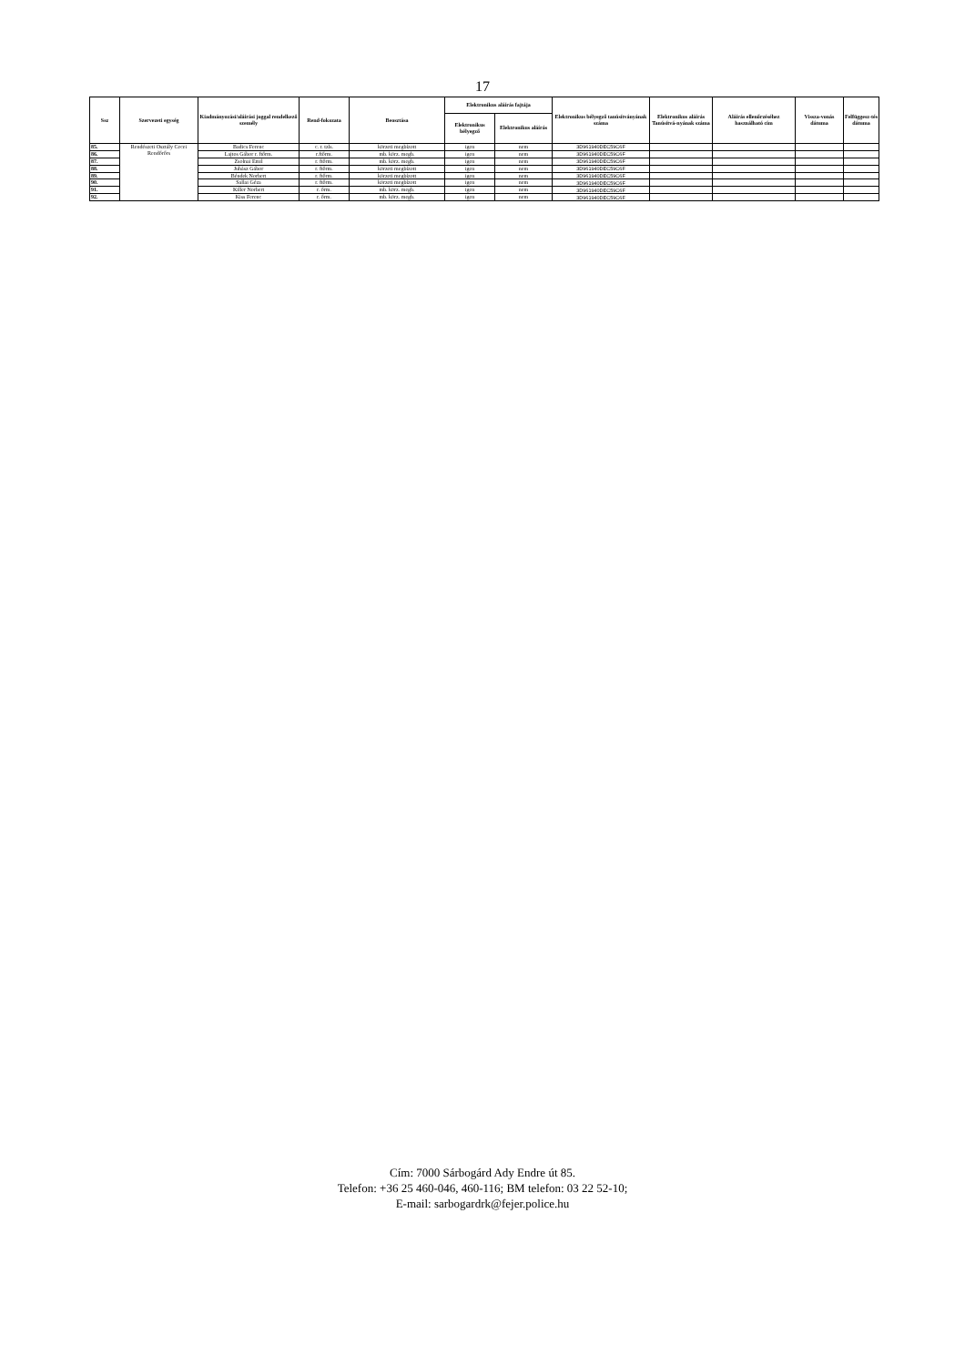17
| Ssz | Szervezeti egység | Kiadmányozási/aláírási joggal rendelkező személy | Rend-fokozata | Beosztása | Elektronikus aláírás fajtája | | Elektronikus bélyegző tanúsítványának száma | Elektronikus aláírás Tanúsítvá-nyának száma | Aláírás ellenőrzéséhez használható cím | Vissza-vonás dátuma | Felfüggesz-tés dátuma |
| --- | --- | --- | --- | --- | --- | --- | --- | --- | --- | --- | --- |
| | | | | | Elektronikus bélyegző | Elektronikus aláírás | | | | | |
| 85. | Rendészeti Osztály Cecei Rendőrőrs | Badics Ferenc | c. r. tzls. | körzeti megbízott | igen | nem | 3D961940DEC59C6F | | | | |
| 86. | | Lajtos Gábor r. ftőrm. | r.ftőrm. | mb. körz. megb. | igen | nem | 3D961940DEC59C6F | | | | |
| 87. | | Zsolnai Emil | r. ftőrm. | mb. körz. megb. | igen | nem | 3D961940DEC59C6F | | | | |
| 88. | | Juhász Gábor | r. ftőrm. | körzeti megbízott | igen | nem | 3D961940DEC59C6F | | | | |
| 89. | | Béndek Norbert | r. ftőrm. | körzeti megbízott | igen | nem | 3D961940DEC59C6F | | | | |
| 90. | | Sallai Géza | r. ftőrm. | körzeti megbízott | igen | nem | 3D961940DEC59C6F | | | | |
| 91. | | Killer Norbert | r. őrm. | mb. körz. megb. | igen | nem | 3D961940DEC59C6F | | | | |
| 92. | | Kiss Ferenc | r. őrm. | mb. körz. megb. | igen | nem | 3D961940DEC59C6F | | | | |
Cím: 7000 Sárbogárd Ady Endre út 85.
Telefon: +36 25 460-046, 460-116; BM telefon: 03 22 52-10;
E-mail: sarbogardrk@fejer.police.hu